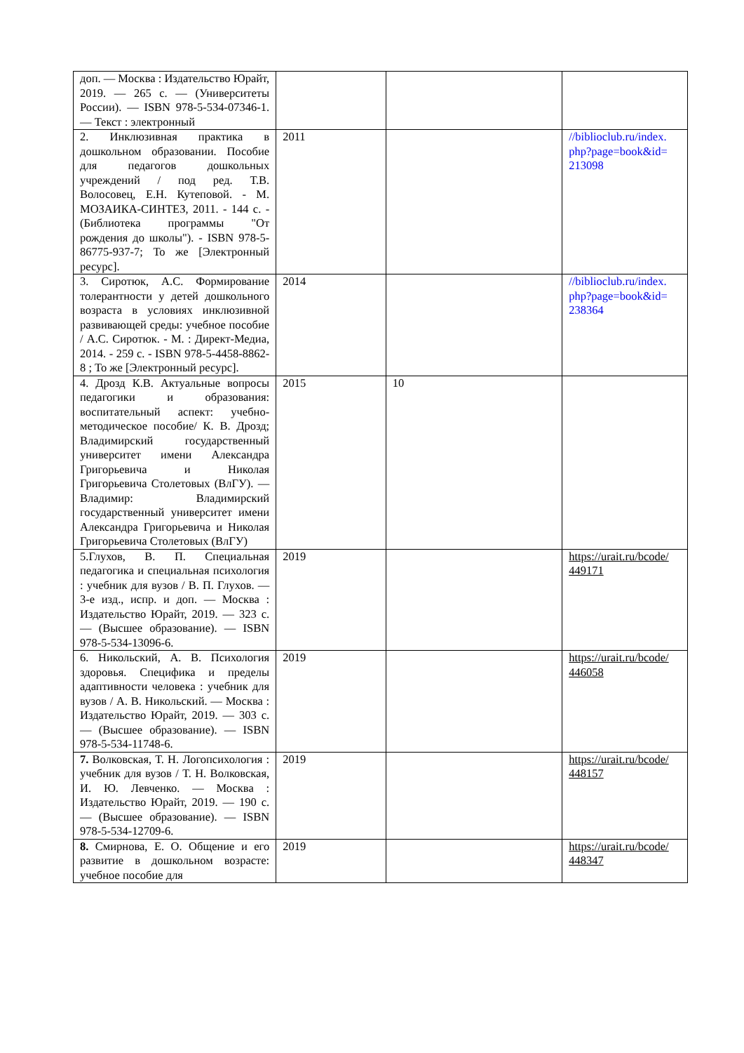| доп. — Москва : Издательство Юрайт, 2019. — 265 с. — (Университеты России). — ISBN 978-5-534-07346-1. — Текст : электронный | | | |
| 2. Инклюзивная практика в дошкольном образовании. Пособие для педагогов дошкольных учреждений / под ред. Т.В. Волосовец, Е.Н. Кутеповой. - М. МОЗАИКА-СИНТЕЗ, 2011. - 144 с. - (Библиотека программы "От рождения до школы"). - ISBN 978-5-86775-937-7; То же [Электронный ресурс]. | 2011 | | //biblioclub.ru/index. php?page=book&id= 213098 |
| 3. Сиротюк, А.С. Формирование толерантности у детей дошкольного возраста в условиях инклюзивной развивающей среды: учебное пособие / А.С. Сиротюк. - М. : Директ-Медиа, 2014. - 259 с. - ISBN 978-5-4458-8862-8 ; То же [Электронный ресурс]. | 2014 | | //biblioclub.ru/index. php?page=book&id= 238364 |
| 4. Дрозд К.В. Актуальные вопросы педагогики и образования: воспитательный аспект: учебно-методическое пособие/ К. В. Дрозд; Владимирский государственный университет имени Александра Григорьевича и Николая Григорьевича Столетовых (ВлГУ). — Владимир: Владимирский государственный университет имени Александра Григорьевича и Николая Григорьевича Столетовых (ВлГУ) | 2015 | 10 | |
| 5.Глухов, В. П. Специальная педагогика и специальная психология : учебник для вузов / В. П. Глухов. — 3-е изд., испр. и доп. — Москва : Издательство Юрайт, 2019. — 323 с. — (Высшее образование). — ISBN 978-5-534-13096-6. | 2019 | | https://urait.ru/bcode/ 449171 |
| 6. Никольский, А. В. Психология здоровья. Специфика и пределы адаптивности человека : учебник для вузов / А. В. Никольский. — Москва : Издательство Юрайт, 2019. — 303 с. — (Высшее образование). — ISBN 978-5-534-11748-6. | 2019 | | https://urait.ru/bcode/ 446058 |
| 7. Волковская, Т. Н. Логопсихология : учебник для вузов / Т. Н. Волковская, И. Ю. Левченко. — Москва : Издательство Юрайт, 2019. — 190 с. — (Высшее образование). — ISBN 978-5-534-12709-6. | 2019 | | https://urait.ru/bcode/ 448157 |
| 8. Смирнова, Е. О. Общение и его развитие в дошкольном возрасте: учебное пособие для | 2019 | | https://urait.ru/bcode/ 448347 |